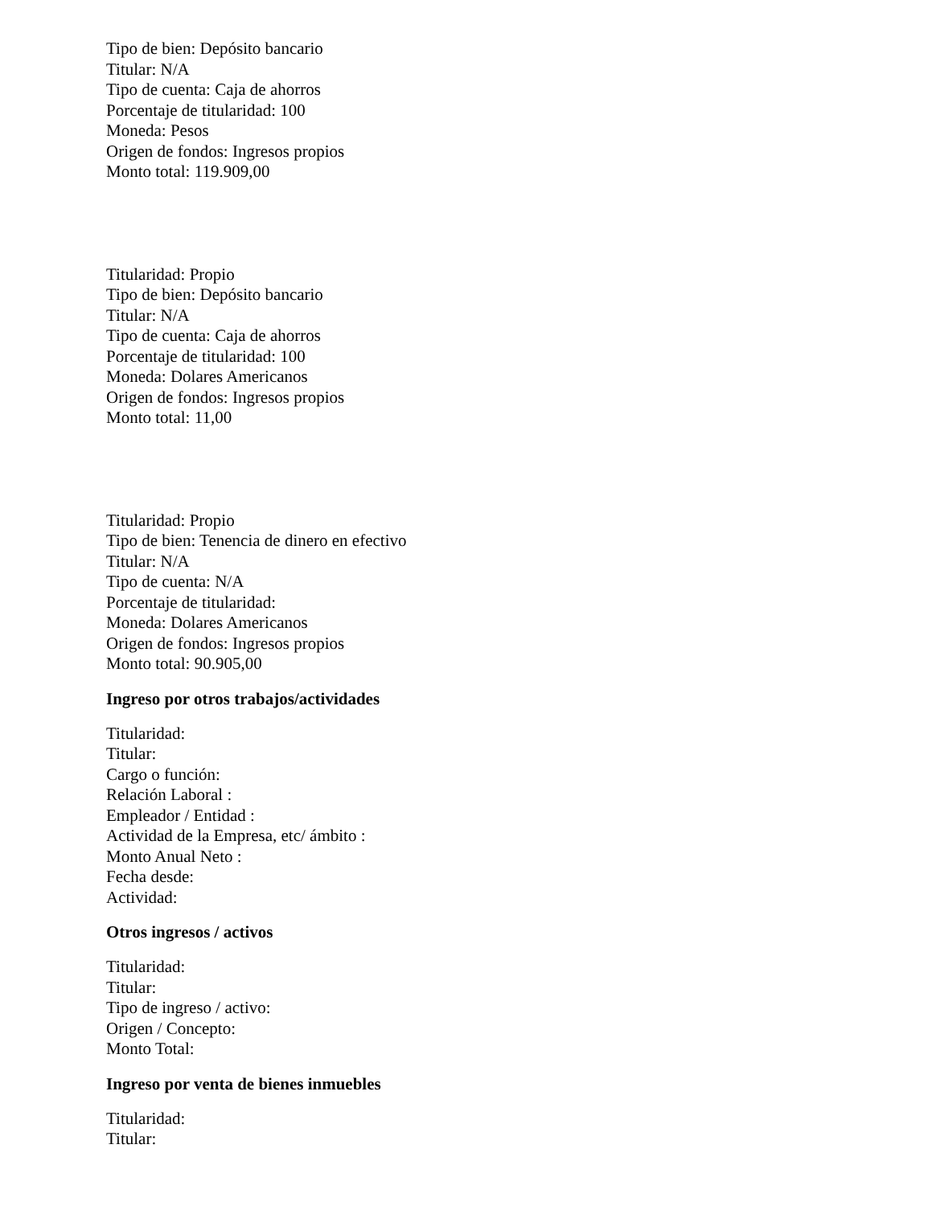Tipo de bien: Depósito bancario
Titular: N/A
Tipo de cuenta: Caja de ahorros
Porcentaje de titularidad: 100
Moneda: Pesos
Origen de fondos: Ingresos propios
Monto total: 119.909,00
Titularidad: Propio
Tipo de bien: Depósito bancario
Titular: N/A
Tipo de cuenta: Caja de ahorros
Porcentaje de titularidad: 100
Moneda: Dolares Americanos
Origen de fondos: Ingresos propios
Monto total: 11,00
Titularidad: Propio
Tipo de bien: Tenencia de dinero en efectivo
Titular: N/A
Tipo de cuenta: N/A
Porcentaje de titularidad:
Moneda: Dolares Americanos
Origen de fondos: Ingresos propios
Monto total: 90.905,00
Ingreso por otros trabajos/actividades
Titularidad:
Titular:
Cargo o función:
Relación Laboral :
Empleador / Entidad :
Actividad de la Empresa, etc/ ámbito :
Monto Anual Neto :
Fecha desde:
Actividad:
Otros ingresos / activos
Titularidad:
Titular:
Tipo de ingreso / activo:
Origen / Concepto:
Monto Total:
Ingreso por venta de bienes inmuebles
Titularidad:
Titular: